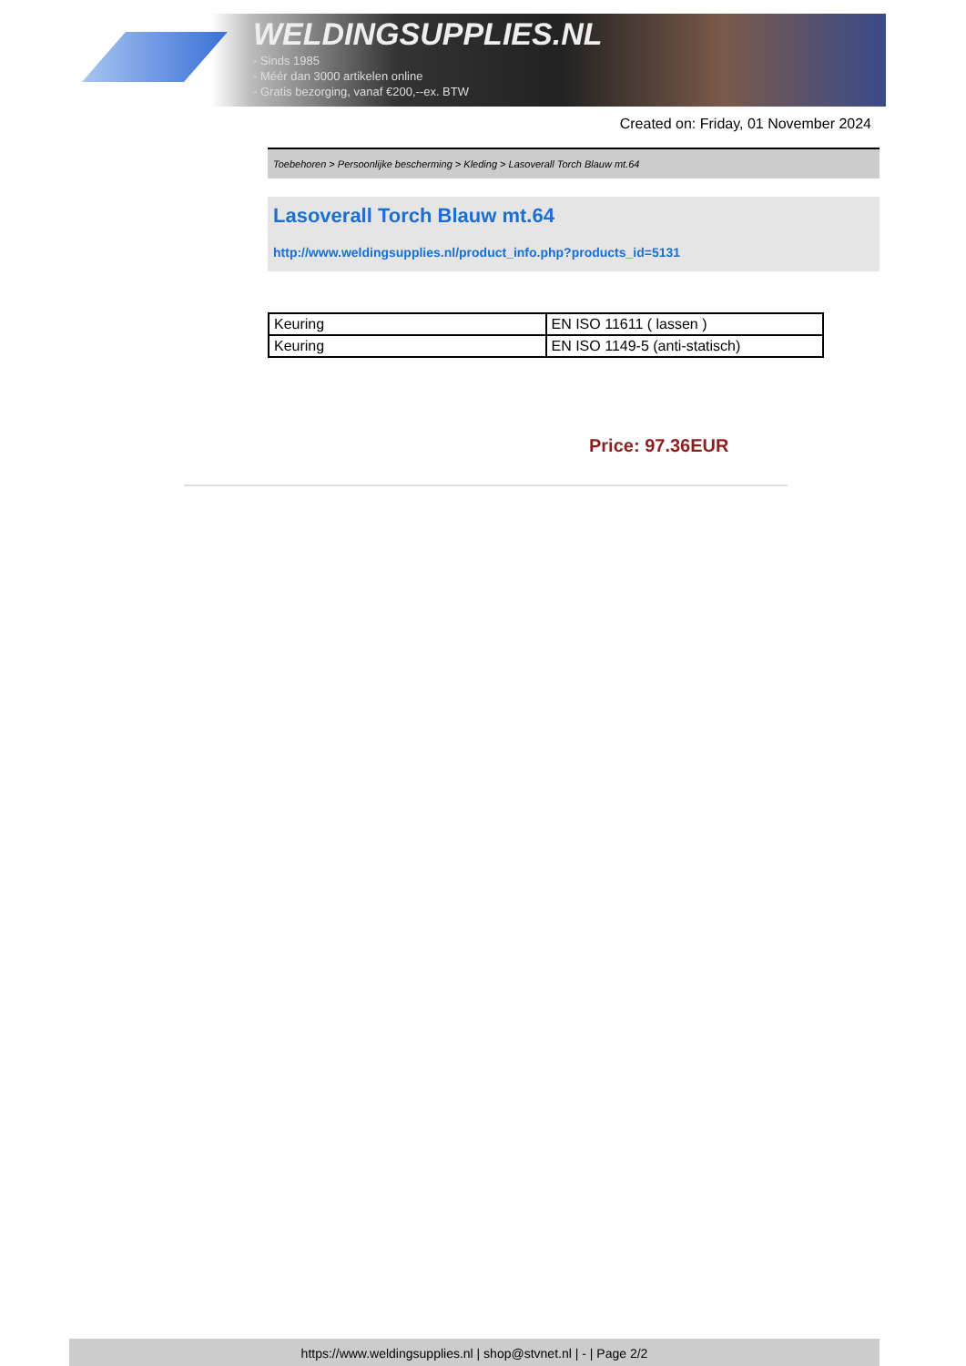WELDINGSUPPLIES.NL
- Sinds 1985
- Méér dan 3000 artikelen online
- Gratis bezorging, vanaf €200,--ex. BTW
Created on: Friday, 01 November 2024
Toebehoren > Persoonlijke bescherming > Kleding > Lasoverall Torch Blauw mt.64
Lasoverall Torch Blauw mt.64
http://www.weldingsupplies.nl/product_info.php?products_id=5131
| Keuring | EN ISO 11611 ( lassen ) |
| Keuring | EN ISO 1149-5 (anti-statisch) |
Price: 97.36EUR
https://www.weldingsupplies.nl | shop@stvnet.nl | - | Page 2/2